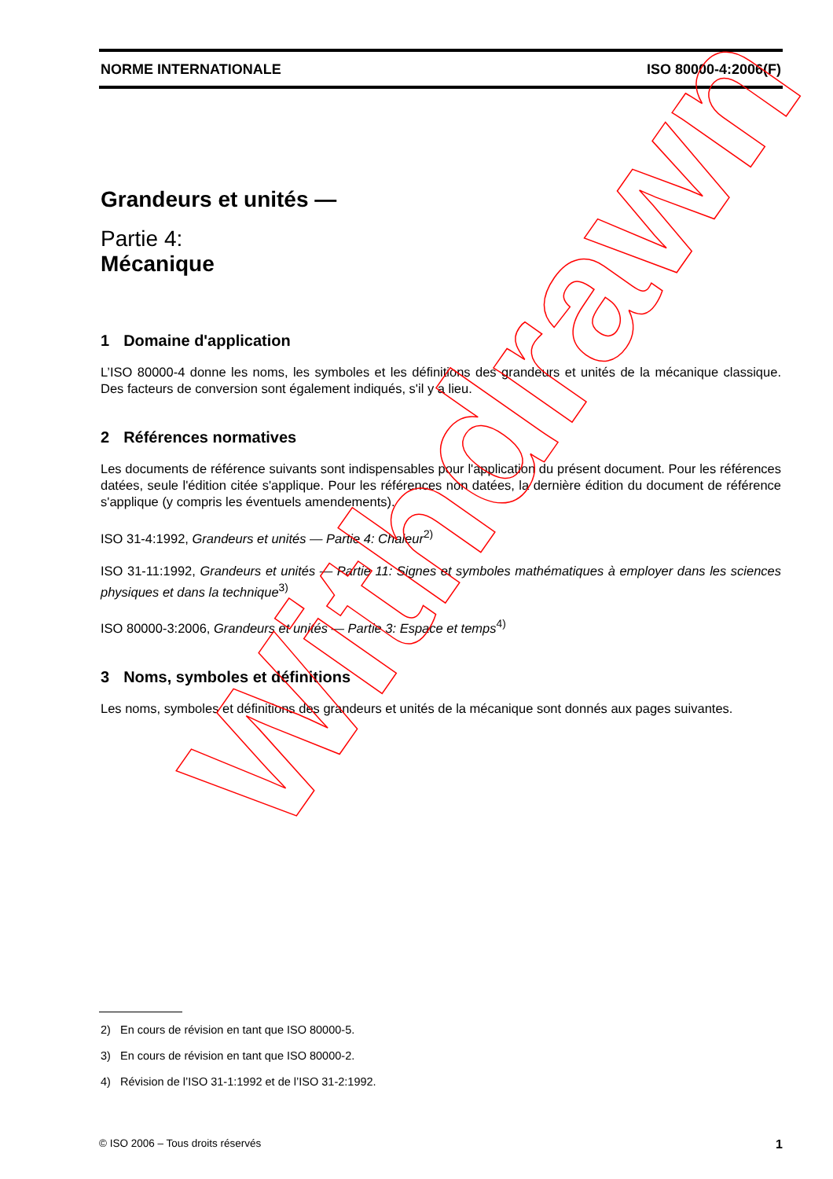NORME INTERNATIONALE ISO 80000-4:2006(F)
Grandeurs et unités —
Partie 4:
Mécanique
1 Domaine d'application
L’ISO 80000-4 donne les noms, les symboles et les définitions des grandeurs et unités de la mécanique classique. Des facteurs de conversion sont également indiqués, s'il y a lieu.
2 Références normatives
Les documents de référence suivants sont indispensables pour l'application du présent document. Pour les références datées, seule l'édition citée s'applique. Pour les références non datées, la dernière édition du document de référence s'applique (y compris les éventuels amendements).
ISO 31-4:1992, Grandeurs et unités — Partie 4: Chaleur<sup>2)</sup>
ISO 31-11:1992, Grandeurs et unités — Partie 11: Signes et symboles mathématiques à employer dans les sciences physiques et dans la technique<sup>3)</sup>
ISO 80000-3:2006, Grandeurs et unités — Partie 3: Espace et temps<sup>4)</sup>
3 Noms, symboles et définitions
Les noms, symboles et définitions des grandeurs et unités de la mécanique sont donnés aux pages suivantes.
2) En cours de révision en tant que ISO 80000-5.
3) En cours de révision en tant que ISO 80000-2.
4) Révision de l’ISO 31-1:1992 et de l’ISO 31-2:1992.
© ISO 2006 – Tous droits réservés 1
Withdrawn